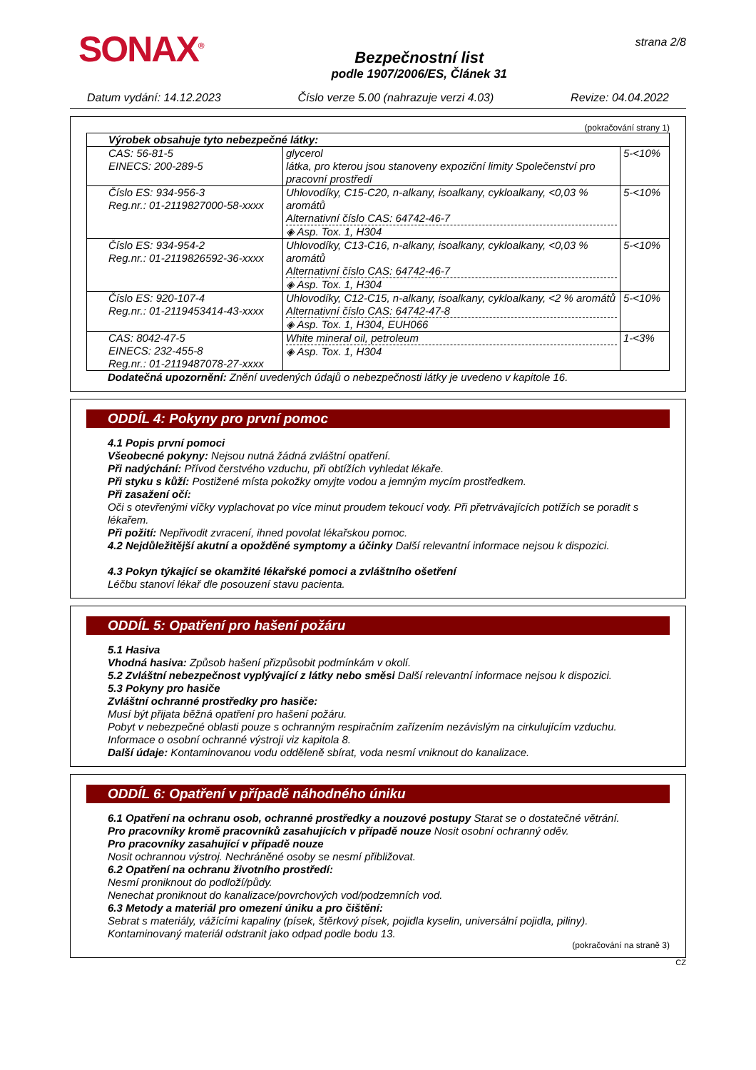SONAX<sup>®</sup>
Bezpečnostní list
podle 1907/2006/ES, Článek 31
strana 2/8
Datum vydání: 14.12.2023 Číslo verze 5.00 (nahrazuje verzi 4.03) Revize: 04.04.2022
(pokračování strany 1)
| Výrobek obsahuje tyto nebezpečné látky: | | |
| CAS: 56-81-5 EINECS: 200-289-5 | glycerol látka, pro kterou jsou stanoveny expoziční limity Společenství pro pracovní prostředí | 5-<10% |
| Číslo ES: 934-956-3 Reg.nr.: 01-2119827000-58-xxxx | Uhlovodíky, C15-C20, n-alkany, isoalkany, cykloalkany, <0,03 % aromátů Alternativní číslo CAS: 64742-46-7 ◈ Asp. Tox. 1, H304 | 5-<10% |
| Číslo ES: 934-954-2 Reg.nr.: 01-2119826592-36-xxxx | Uhlovodíky, C13-C16, n-alkany, isoalkany, cykloalkany, <0,03 % aromátů Alternativní číslo CAS: 64742-46-7 ◈ Asp. Tox. 1, H304 | 5-<10% |
| Číslo ES: 920-107-4 Reg.nr.: 01-2119453414-43-xxxx | Uhlovodíky, C12-C15, n-alkany, isoalkany, cykloalkany, <2 % aromátů Alternativní číslo CAS: 64742-47-8 ◈ Asp. Tox. 1, H304, EUH066 | 5-<10% |
| CAS: 8042-47-5 EINECS: 232-455-8 Reg.nr.: 01-2119487078-27-xxxx | White mineral oil, petroleum ◈ Asp. Tox. 1, H304 | 1-<3% |
Dodatečná upozornění: Znění uvedených údajů o nebezpečnosti látky je uvedeno v kapitole 16.
ODDÍL 4: Pokyny pro první pomoc
4.1 Popis první pomoci
Všeobecné pokyny: Nejsou nutná žádná zvláštní opatření.
Při nadýchání: Přívod čerstvého vzduchu, při obtížích vyhledat lékaře.
Při styku s kůží: Postižené místa pokožky omyjte vodou a jemným mycím prostředkem.
Při zasažení očí:
Oči s otevřenými víčky vyplachovat po více minut proudem tekoucí vody. Při přetrvávajících potížích se poradit s lékařem.
Při požití: Nepřivodit zvracení, ihned povolat lékařskou pomoc.
4.2 Nejdůležitější akutní a opožděné symptomy a účinky Další relevantní informace nejsou k dispozici.
4.3 Pokyn týkající se okamžité lékařské pomoci a zvláštního ošetření
Léčbu stanoví lékař dle posouzení stavu pacienta.
ODDÍL 5: Opatření pro hašení požáru
5.1 Hasiva
Vhodná hasiva: Způsob hašení přizpůsobit podmínkám v okolí.
5.2 Zvláštní nebezpečnost vyplývající z látky nebo směsi Další relevantní informace nejsou k dispozici.
5.3 Pokyny pro hasiče
Zvláštní ochranné prostředky pro hasiče:
Musí být přijata běžná opatření pro hašení požáru.
Pobyt v nebezpečné oblasti pouze s ochranným respiračním zařízením nezávislým na cirkulujícím vzduchu.
Informace o osobní ochranné výstroji viz kapitola 8.
Další údaje: Kontaminovanou vodu odděleně sbírat, voda nesmí vniknout do kanalizace.
ODDÍL 6: Opatření v případě náhodného úniku
6.1 Opatření na ochranu osob, ochranné prostředky a nouzové postupy Starat se o dostatečné větrání.
Pro pracovníky kromě pracovníků zasahujících v případě nouze Nosit osobní ochranný oděv.
Pro pracovníky zasahující v případě nouze
Nosit ochrannou výstroj. Nechráněné osoby se nesmí přibližovat.
6.2 Opatření na ochranu životního prostředí:
Nesmí proniknout do podloží/půdy.
Nenechat proniknout do kanalizace/povrchových vod/podzemních vod.
6.3 Metody a materiál pro omezení úniku a pro čištění:
Sebrat s materiály, vážícími kapaliny (písek, štěrkový písek, pojidla kyselin, universální pojidla, piliny).
Kontaminovaný materiál odstranit jako odpad podle bodu 13.
(pokračování na straně 3)
CZ